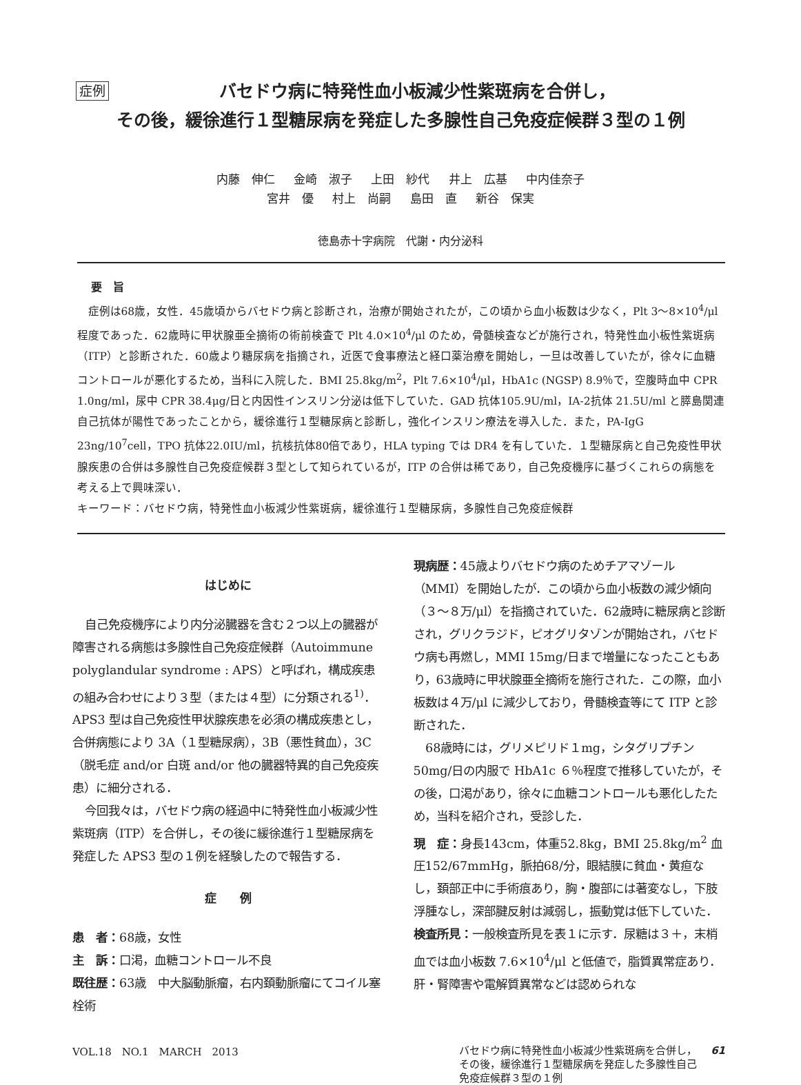症例 バセドウ病に特発性血小板減少性紫斑病を合併し，
その後，緩徐進行１型糖尿病を発症した多腺性自己免疫症候群３型の１例
内藤　伸仁 金崎　淑子 上田　紗代 井上　広基 中内佳奈子
宮井　優 村上　尚嗣 島田　直 新谷　保実
徳島赤十字病院　代謝・内分泌科
要　旨
症例は68歳，女性．45歳頃からバセドウ病と診断され，治療が開始されたが，この頃から血小板数は少なく，Plt 3～8×10<sup>4</sup>/μl 程度であった．62歳時に甲状腺亜全摘術の術前検査で Plt 4.0×10<sup>4</sup>/μl のため，骨髄検査などが施行され，特発性血小板性紫斑病（ITP）と診断された．60歳より糖尿病を指摘され，近医で食事療法と経口薬治療を開始し，一旦は改善していたが，徐々に血糖コントロールが悪化するため，当科に入院した．BMI 25.8kg/m<sup>2</sup>，Plt 7.6×10<sup>4</sup>/μl，HbA1c (NGSP) 8.9％で，空腹時血中 CPR 1.0ng/ml，尿中 CPR 38.4μg/日と内因性インスリン分泌は低下していた．GAD 抗体105.9U/ml，IA-2抗体 21.5U/ml と膵島関連自己抗体が陽性であったことから，緩徐進行１型糖尿病と診断し，強化インスリン療法を導入した．また，PA-IgG 23ng/10<sup>7</sup>cell，TPO 抗体22.0IU/ml，抗核抗体80倍であり，HLA typing では DR4 を有していた．１型糖尿病と自己免疫性甲状腺疾患の合併は多腺性自己免疫症候群３型として知られているが，ITP の合併は稀であり，自己免疫機序に基づくこれらの病態を考える上で興味深い．
キーワード：バセドウ病，特発性血小板減少性紫斑病，緩徐進行１型糖尿病，多腺性自己免疫症候群
はじめに
自己免疫機序により内分泌臓器を含む２つ以上の臓器が障害される病態は多腺性自己免疫症候群（Autoimmune polyglandular syndrome : APS）と呼ばれ，構成疾患の組み合わせにより３型（または４型）に分類される<sup>1)</sup>．APS3 型は自己免疫性甲状腺疾患を必須の構成疾患とし，合併病態により 3A（１型糖尿病），3B（悪性貧血），3C（脱毛症 and/or 白斑 and/or 他の臓器特異的自己免疫疾患）に細分される．
今回我々は，バセドウ病の経過中に特発性血小板減少性紫斑病（ITP）を合併し，その後に緩徐進行１型糖尿病を発症した APS3 型の１例を経験したので報告する．
症　　例
患　者：68歳，女性
主　訴：口渇，血糖コントロール不良
既往歴：63歳　中大脳動脈瘤，右内頚動脈瘤にてコイル塞栓術
現病歴：45歳よりバセドウ病のためチアマゾール（MMI）を開始したが．この頃から血小板数の減少傾向（３～８万/μl）を指摘されていた．62歳時に糖尿病と診断され，グリクラジド，ピオグリタゾンが開始され，バセドウ病も再燃し，MMI 15mg/日まで増量になったこともあり，63歳時に甲状腺亜全摘術を施行された．この際，血小板数は４万/μl に減少しており，骨髄検査等にて ITP と診断された．
68歳時には，グリメピリド１mg，シタグリプチン 50mg/日の内服で HbA1c ６％程度で推移していたが，その後，口渇があり，徐々に血糖コントロールも悪化したため，当科を紹介され，受診した．
現　症：身長143cm，体重52.8kg，BMI 25.8kg/m<sup>2</sup> 血圧152/67mmHg，脈拍68/分，眼結膜に貧血・黄疸なし，頚部正中に手術痕あり，胸・腹部には著変なし，下肢浮腫なし，深部腱反射は減弱し，振動覚は低下していた．
検査所見：一般検査所見を表１に示す．尿糖は３＋，末梢血では血小板数 7.6×10<sup>4</sup>/μl と低値で，脂質異常症あり．肝・腎障害や電解質異常などは認められな
VOL.18　NO.1　MARCH　2013
バセドウ病に特発性血小板減少性紫斑病を合併し，
その後，緩徐進行１型糖尿病を発症した多腺性自己
免疫症候群３型の１例 61